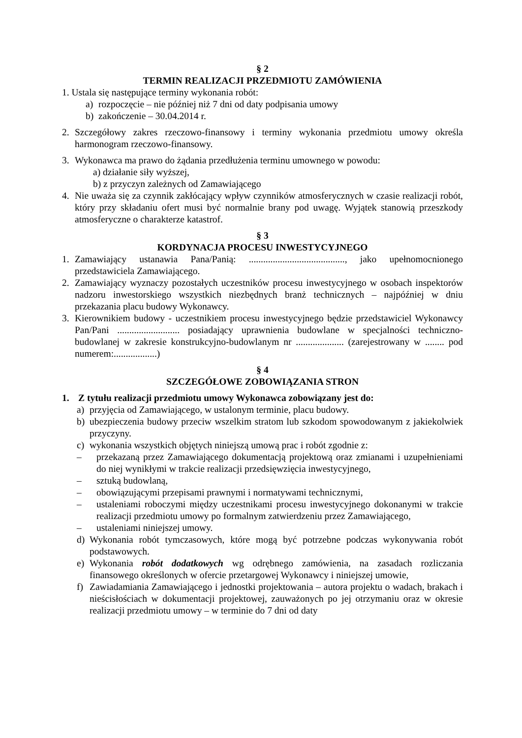§ 2
TERMIN REALIZACJI PRZEDMIOTU ZAMÓWIENIA
1. Ustala się następujące terminy wykonania robót:
a) rozpoczęcie – nie później niż 7 dni od daty podpisania umowy
b) zakończenie – 30.04.2014 r.
2. Szczegółowy zakres rzeczowo-finansowy i terminy wykonania przedmiotu umowy określa harmonogram rzeczowo-finansowy.
3. Wykonawca ma prawo do żądania przedłużenia terminu umownego w powodu:
a) działanie siły wyższej,
b) z przyczyn zależnych od Zamawiającego
4. Nie uważa się za czynnik zakłócający wpływ czynników atmosferycznych w czasie realizacji robót, który przy składaniu ofert musi być normalnie brany pod uwagę. Wyjątek stanowią przeszkody atmosferyczne o charakterze katastrof.
§ 3
KORDYNACJA PROCESU INWESTYCYJNEGO
1. Zamawiający ustanawia Pana/Panią: ........................................, jako upełnomocnionego przedstawiciela Zamawiającego.
2. Zamawiający wyznaczy pozostałych uczestników procesu inwestycyjnego w osobach inspektorów nadzoru inwestorskiego wszystkich niezbędnych branż technicznych – najpóźniej w dniu przekazania placu budowy Wykonawcy.
3. Kierownikiem budowy - uczestnikiem procesu inwestycyjnego będzie przedstawiciel Wykonawcy Pan/Pani .......................... posiadający uprawnienia budowlane w specjalności techniczno-budowlanej w zakresie konstrukcyjno-budowlanym nr .................... (zarejestrowany w ........ pod numerem:..................)
§ 4
SZCZEGÓŁOWE ZOBOWIĄZANIA STRON
1. Z tytułu realizacji przedmiotu umowy Wykonawca zobowiązany jest do:
a) przyjęcia od Zamawiającego, w ustalonym terminie, placu budowy.
b) ubezpieczenia budowy przeciw wszelkim stratom lub szkodom spowodowanym z jakiekolwiek przyczyny.
c) wykonania wszystkich objętych niniejszą umową prac i robót zgodnie z:
– przekazaną przez Zamawiającego dokumentacją projektową oraz zmianami i uzupełnieniami do niej wynikłymi w trakcie realizacji przedsięwzięcia inwestycyjnego,
– sztuką budowlaną,
– obowiązującymi przepisami prawnymi i normatywami technicznymi,
– ustaleniami roboczymi między uczestnikami procesu inwestycyjnego dokonanymi w trakcie realizacji przedmiotu umowy po formalnym zatwierdzeniu przez Zamawiającego,
– ustaleniami niniejszej umowy.
d) Wykonania robót tymczasowych, które mogą być potrzebne podczas wykonywania robót podstawowych.
e) Wykonania robót dodatkowych wg odrębnego zamówienia, na zasadach rozliczania finansowego określonych w ofercie przetargowej Wykonawcy i niniejszej umowie,
f) Zawiadamiania Zamawiającego i jednostki projektowania – autora projektu o wadach, brakach i nieścisłościach w dokumentacji projektowej, zauważonych po jej otrzymaniu oraz w okresie realizacji przedmiotu umowy – w terminie do 7 dni od daty